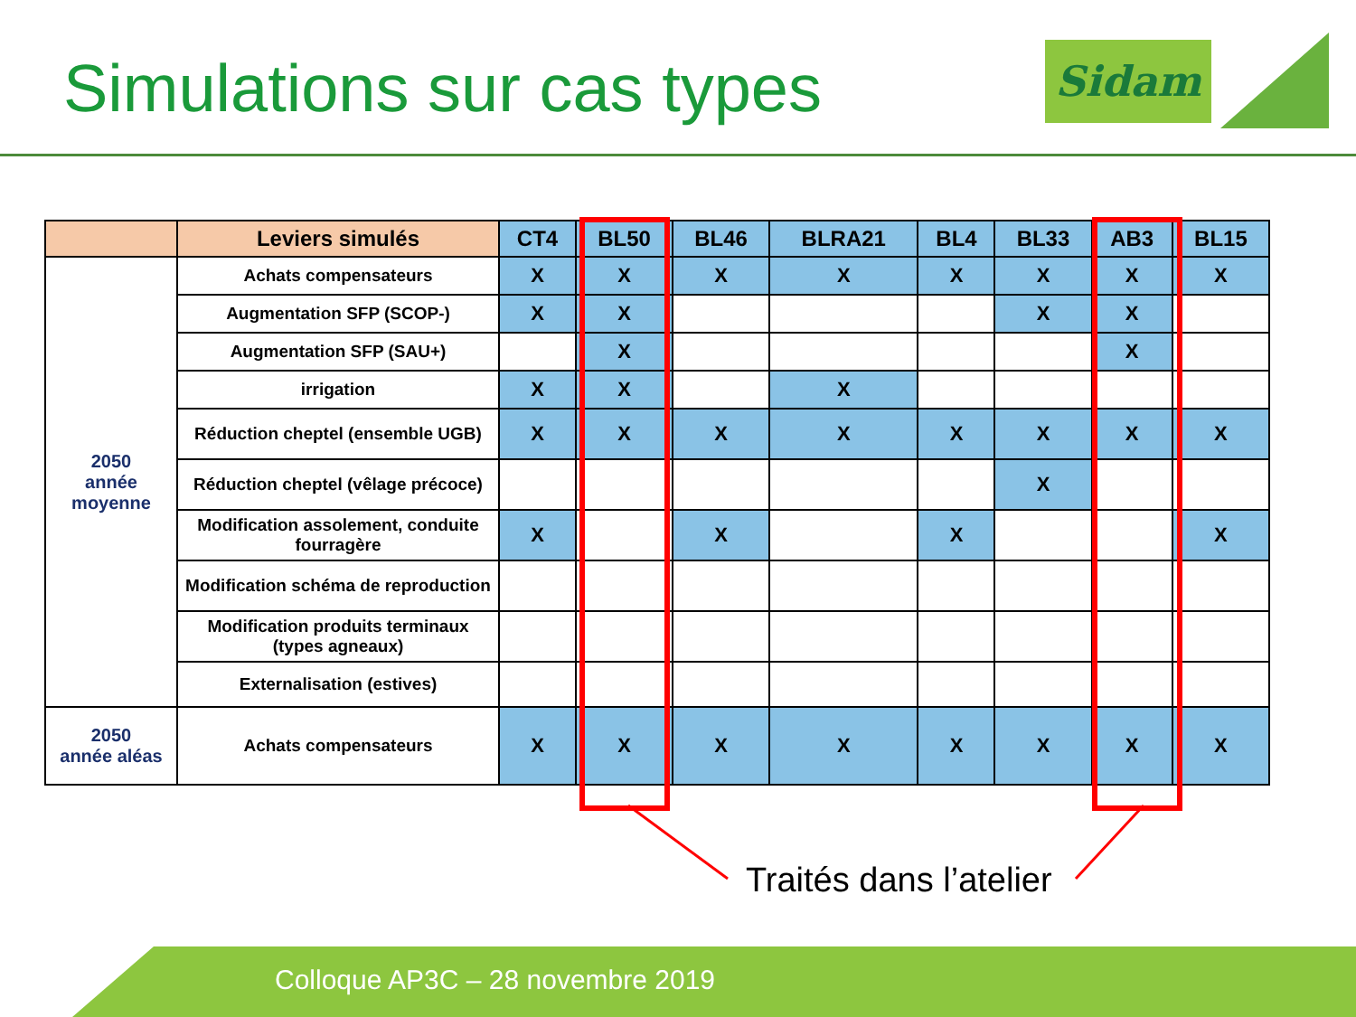Simulations sur cas types Sidam
| | Leviers simulés | CT4 | BL50 | BL46 | BLRA21 | BL4 | BL33 | AB3 | BL15 |
| --- | --- | --- | --- | --- | --- | --- | --- | --- | --- |
| 2050 année moyenne | Achats compensateurs | X | X | X | X | X | X | X | X |
| | Augmentation SFP (SCOP-) | X | X | | | | X | X | |
| | Augmentation SFP (SAU+) | | X | | | | | X | |
| | irrigation | X | X | | X | | | | |
| | Réduction cheptel (ensemble UGB) | X | X | X | X | X | X | X | X |
| | Réduction cheptel (vêlage précoce) | | | | | | X | | |
| | Modification assolement, conduite fourragère | X | | X | | X | | | X |
| | Modification schéma de reproduction | | | | | | | | |
| | Modification produits terminaux (types agneaux) | | | | | | | | |
| | Externalisation (estives) | | | | | | | | |
| 2050 année aléas | Achats compensateurs | X | X | X | X | X | X | X | X |
Traités dans l’atelier
Colloque AP3C – 28 novembre 2019